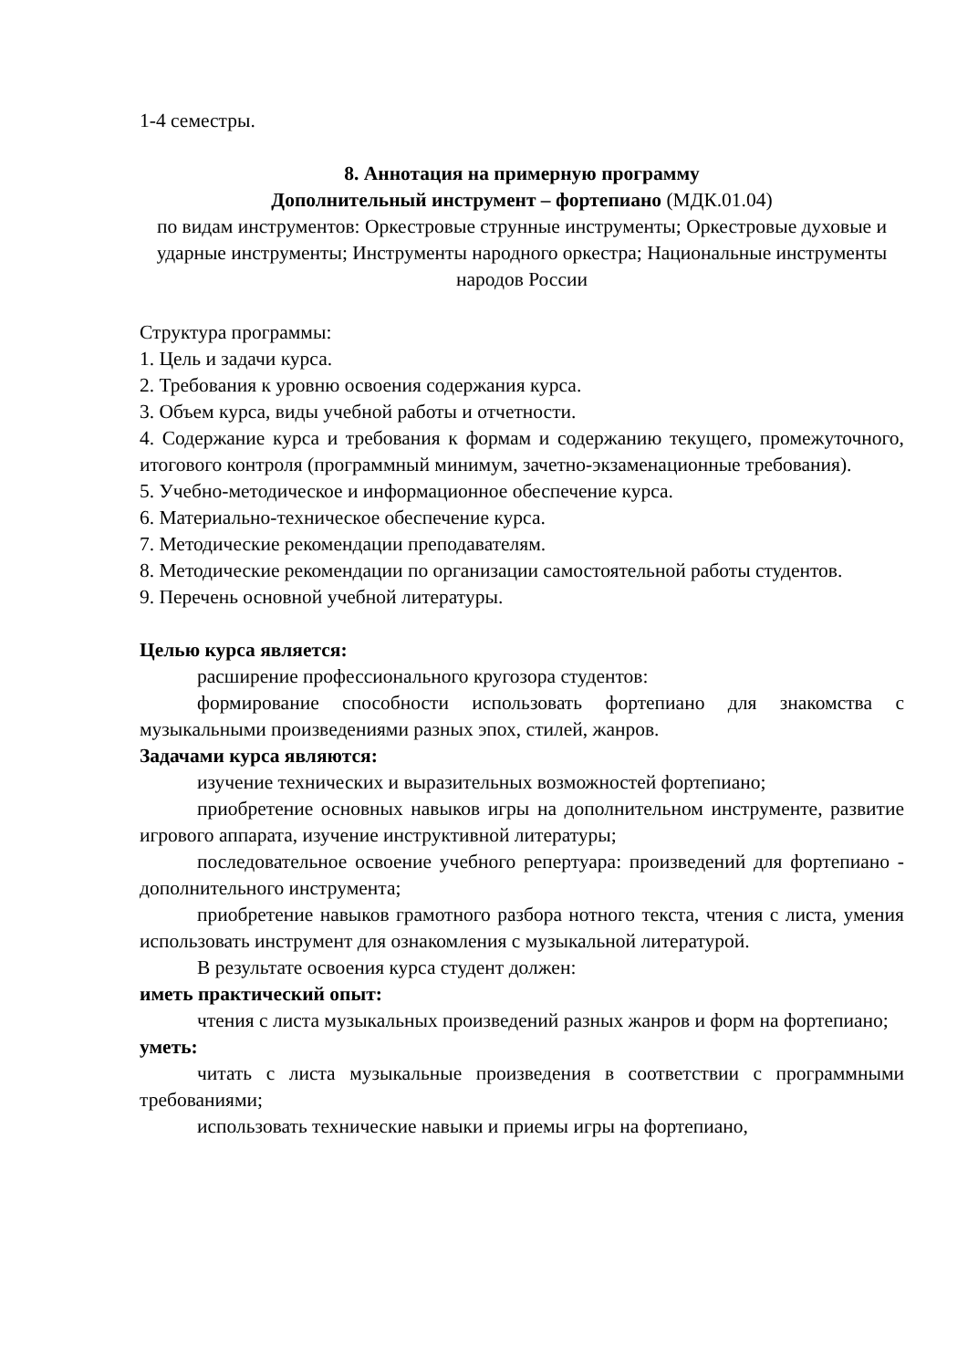1-4 семестры.
8. Аннотация на примерную программу
Дополнительный инструмент – фортепиано (МДК.01.04)
по видам инструментов: Оркестровые струнные инструменты; Оркестровые духовые и ударные инструменты; Инструменты народного оркестра; Национальные инструменты народов России
Структура программы:
1. Цель и задачи курса.
2. Требования к уровню освоения содержания курса.
3. Объем курса, виды учебной работы и отчетности.
4. Содержание курса и требования к формам и содержанию текущего, промежуточного, итогового контроля (программный минимум, зачетно-экзаменационные требования).
5. Учебно-методическое и информационное обеспечение курса.
6. Материально-техническое обеспечение курса.
7. Методические рекомендации преподавателям.
8. Методические рекомендации по организации самостоятельной работы студентов.
9. Перечень основной учебной литературы.
Целью курса является:
расширение профессионального кругозора студентов:
формирование способности использовать фортепиано для знакомства с музыкальными произведениями разных эпох, стилей, жанров.
Задачами курса являются:
изучение технических и выразительных возможностей фортепиано;
приобретение основных навыков игры на дополнительном инструменте, развитие игрового аппарата, изучение инструктивной литературы;
последовательное освоение учебного репертуара: произведений для фортепиано - дополнительного инструмента;
приобретение навыков грамотного разбора нотного текста, чтения с листа, умения использовать инструмент для ознакомления с музыкальной литературой.
В результате освоения курса студент должен:
иметь практический опыт:
чтения с листа музыкальных произведений разных жанров и форм на фортепиано;
уметь:
читать с листа музыкальные произведения в соответствии с программными требованиями;
использовать технические навыки и приемы игры на фортепиано,